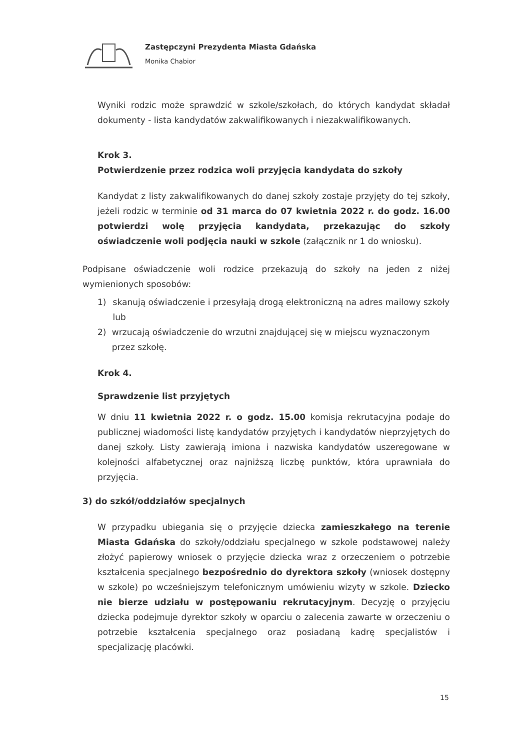Zastępczyni Prezydenta Miasta Gdańska
Monika Chabior
Wyniki rodzic może sprawdzić w szkole/szkołach, do których kandydat składał dokumenty - lista kandydatów zakwalifikowanych i niezakwalifikowanych.
Krok 3.
Potwierdzenie przez rodzica woli przyjęcia kandydata do szkoły
Kandydat z listy zakwalifikowanych do danej szkoły zostaje przyjęty do tej szkoły, jeżeli rodzic w terminie od 31 marca do 07 kwietnia 2022 r. do godz. 16.00 potwierdzi wolę przyjęcia kandydata, przekazując do szkoły oświadczenie woli podjęcia nauki w szkole (załącznik nr 1 do wniosku).
Podpisane oświadczenie woli rodzice przekazują do szkoły na jeden z niżej wymienionych sposobów:
1) skanują oświadczenie i przesyłają drogą elektroniczną na adres mailowy szkoły lub
2) wrzucają oświadczenie do wrzutni znajdującej się w miejscu wyznaczonym przez szkołę.
Krok 4.
Sprawdzenie list przyjętych
W dniu 11 kwietnia 2022 r. o godz. 15.00 komisja rekrutacyjna podaje do publicznej wiadomości listę kandydatów przyjętych i kandydatów nieprzyjętych do danej szkoły. Listy zawierają imiona i nazwiska kandydatów uszeregowane w kolejności alfabetycznej oraz najniższą liczbę punktów, która uprawniała do przyjęcia.
3) do szkół/oddziałów specjalnych
W przypadku ubiegania się o przyjęcie dziecka zamieszkałego na terenie Miasta Gdańska do szkoły/oddziału specjalnego w szkole podstawowej należy złożyć papierowy wniosek o przyjęcie dziecka wraz z orzeczeniem o potrzebie kształcenia specjalnego bezpośrednio do dyrektora szkoły (wniosek dostępny w szkole) po wcześniejszym telefonicznym umówieniu wizyty w szkole. Dziecko nie bierze udziału w postępowaniu rekrutacyjnym. Decyzję o przyjęciu dziecka podejmuje dyrektor szkoły w oparciu o zalecenia zawarte w orzeczeniu o potrzebie kształcenia specjalnego oraz posiadaną kadrę specjalistów i specjalizację placówki.
15